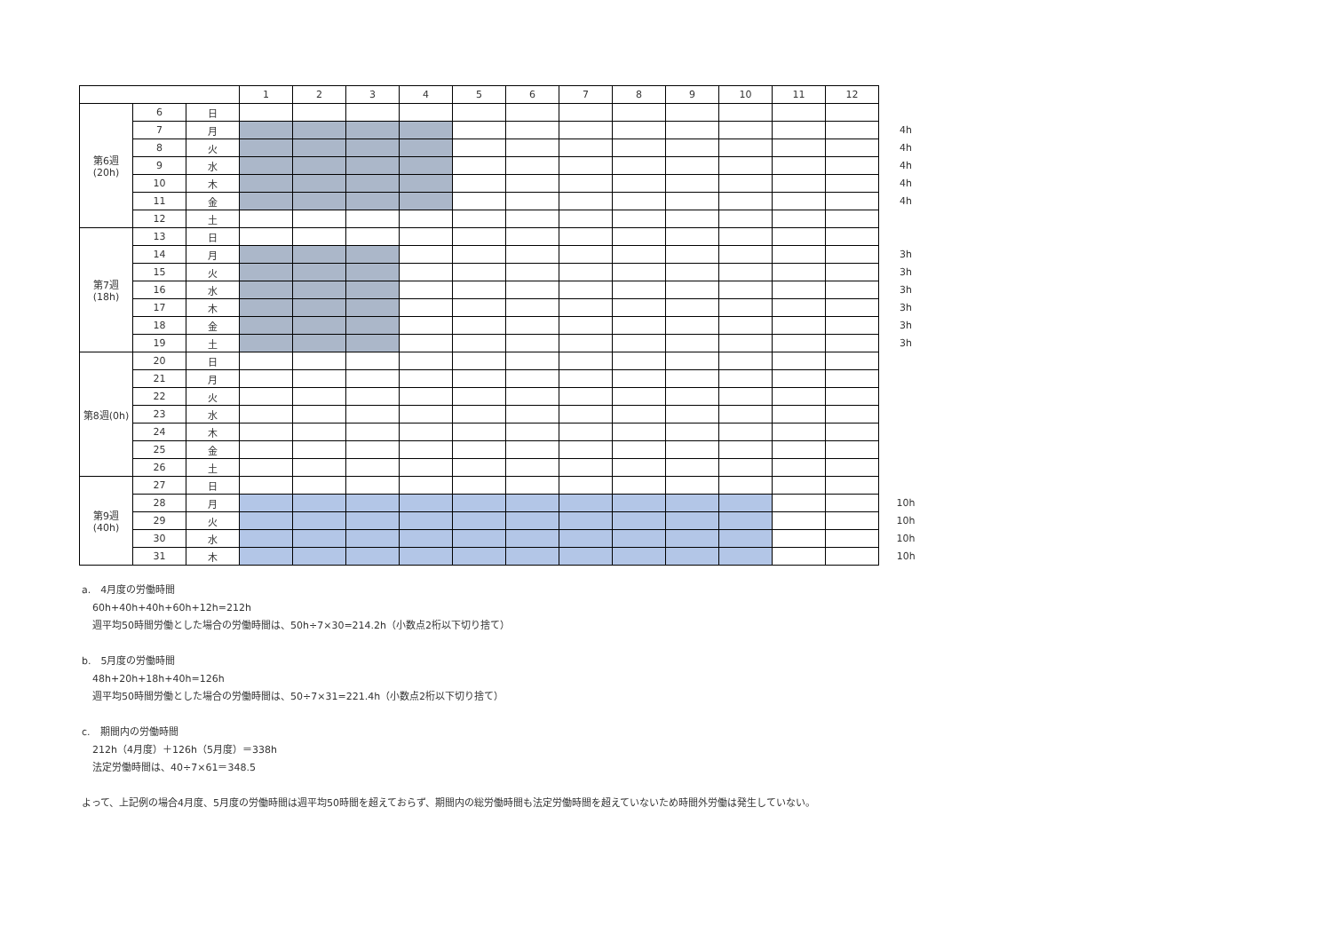| | | | 1 | 2 | 3 | 4 | 5 | 6 | 7 | 8 | 9 | 10 | 11 | 12 | |
| 第6週 (20h) | 6 | 日 | | | | | | | | | | | | | |
| | 7 | 月 | | | | | | | | | | | | | 4h |
| | 8 | 火 | | | | | | | | | | | | | 4h |
| | 9 | 水 | | | | | | | | | | | | | 4h |
| | 10 | 木 | | | | | | | | | | | | | 4h |
| | 11 | 金 | | | | | | | | | | | | | 4h |
| | 12 | 土 | | | | | | | | | | | | | |
| 第7週 (18h) | 13 | 日 | | | | | | | | | | | | | |
| | 14 | 月 | | | | | | | | | | | | | 3h |
| | 15 | 火 | | | | | | | | | | | | | 3h |
| | 16 | 水 | | | | | | | | | | | | | 3h |
| | 17 | 木 | | | | | | | | | | | | | 3h |
| | 18 | 金 | | | | | | | | | | | | | 3h |
| | 19 | 土 | | | | | | | | | | | | | 3h |
| 第8週(0h) | 20 | 日 | | | | | | | | | | | | | |
| | 21 | 月 | | | | | | | | | | | | | |
| | 22 | 火 | | | | | | | | | | | | | |
| | 23 | 水 | | | | | | | | | | | | | |
| | 24 | 木 | | | | | | | | | | | | | |
| | 25 | 金 | | | | | | | | | | | | | |
| | 26 | 土 | | | | | | | | | | | | | |
| 第9週 (40h) | 27 | 日 | | | | | | | | | | | | | |
| | 28 | 月 | | | | | | | | | | | | | 10h |
| | 29 | 火 | | | | | | | | | | | | | 10h |
| | 30 | 水 | | | | | | | | | | | | | 10h |
| | 31 | 木 | | | | | | | | | | | | | 10h |
a.　4月度の労働時間
60h+40h+40h+60h+12h=212h
週平均50時間労働とした場合の労働時間は、50h÷7×30=214.2h（小数点2桁以下切り捨て）
b.　5月度の労働時間
48h+20h+18h+40h=126h
週平均50時間労働とした場合の労働時間は、50÷7×31=221.4h（小数点2桁以下切り捨て）
c.　期間内の労働時間
212h（4月度）＋126h（5月度）＝338h
法定労働時間は、40÷7×61＝348.5
よって、上記例の場合4月度、5月度の労働時間は週平均50時間を超えておらず、期間内の総労働時間も法定労働時間を超えていないため時間外労働は発生していない。